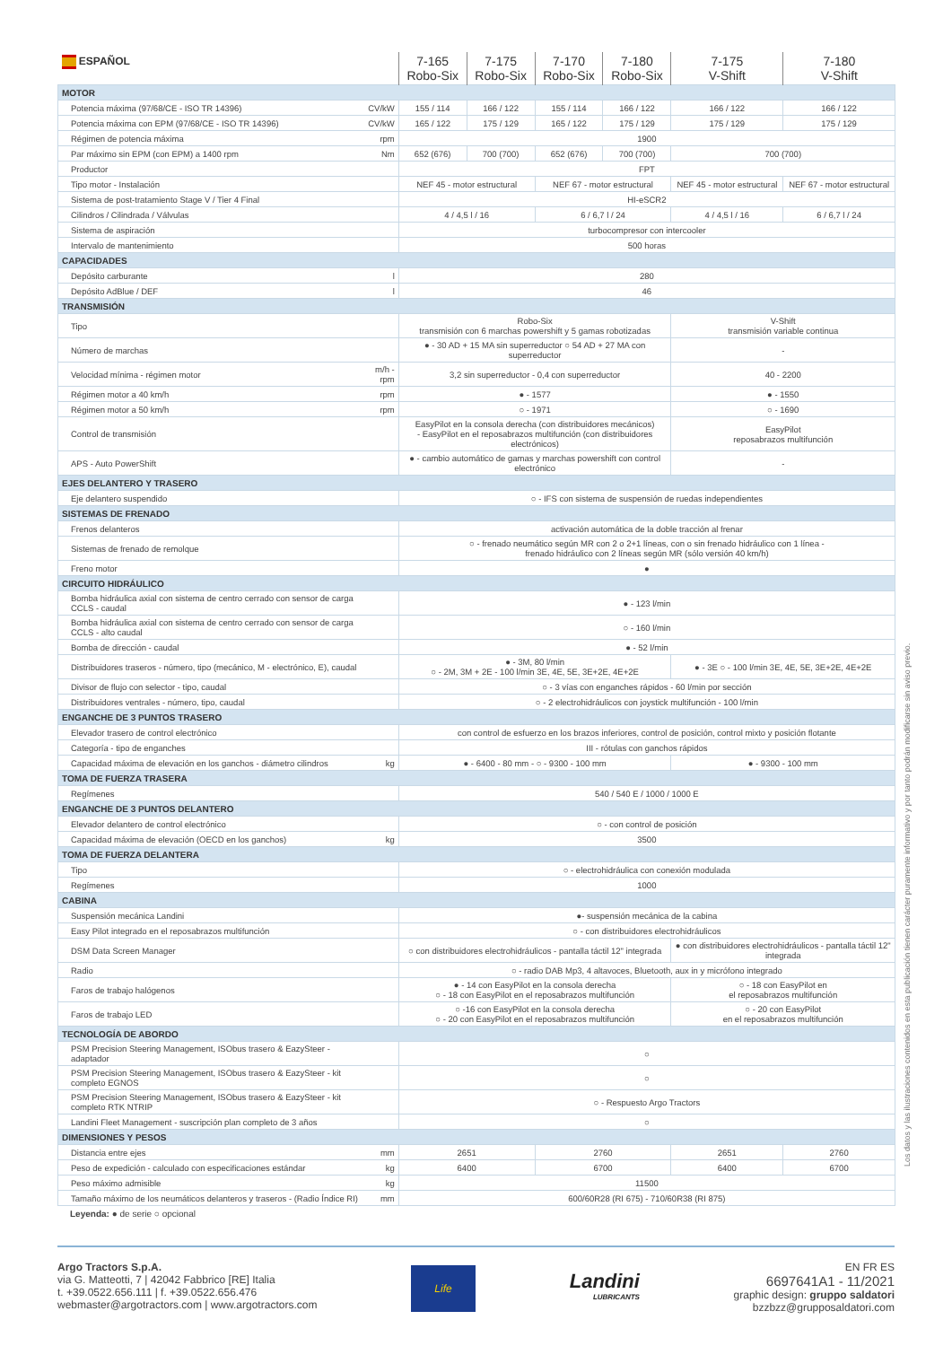| ESPAÑOL | | 7-165 Robo-Six | 7-175 Robo-Six | 7-170 Robo-Six | 7-180 Robo-Six | 7-175 V-Shift | 7-180 V-Shift |
| --- | --- | --- | --- | --- | --- | --- | --- |
| MOTOR | | | | | | | |
| Potencia máxima (97/68/CE - ISO TR 14396) | CV/kW | 155 / 114 | 166 / 122 | 155 / 114 | 166 / 122 | 166 / 122 | 166 / 122 |
| Potencia máxima con EPM (97/68/CE - ISO TR 14396) | CV/kW | 165 / 122 | 175 / 129 | 165 / 122 | 175 / 129 | 175 / 129 | 175 / 129 |
| Régimen de potencia máxima | rpm | 1900 | | | | | |
| Par máximo sin EPM (con EPM) a 1400 rpm | Nm | 652 (676) | 700 (700) | 652 (676) | 700 (700) | 700 (700) | |
| Productor | | FPT | | | | | |
| Tipo motor - Instalación | | NEF 45 - motor estructural | | NEF 67 - motor estructural | | NEF 45 - motor estructural | NEF 67 - motor estructural |
| Sistema de post-tratamiento Stage V / Tier 4 Final | | HI-eSCR2 | | | | | |
| Cilindros / Cilindrada / Válvulas | | 4 / 4,5 l / 16 | | 6 / 6,7 l / 24 | | 4 / 4,5 l / 16 | 6 / 6,7 l / 24 |
| Sistema de aspiración | | turbocompresor con intercooler | | | | | |
| Intervalo de mantenimiento | | 500 horas | | | | | |
| CAPACIDADES | | | | | | | |
| Depósito carburante | l | 280 | | | | | |
| Depósito AdBlue / DEF | l | 46 | | | | | |
| TRANSMISIÓN | | | | | | | |
| Tipo | | Robo-Six transmisión con 6 marchas powershift y 5 gamas robotizadas | | | | V-Shift transmisión variable continua | |
| Número de marchas | | ● - 30 AD + 15 MA sin superreductor ○ 54 AD + 27 MA con superreductor | | | | - | |
| Velocidad mínima - régimen motor | m/h - rpm | 3,2 sin superreductor - 0,4 con superreductor | | | | 40 - 2200 | |
| Régimen motor a 40 km/h | rpm | ● - 1577 | | | | ● - 1550 | |
| Régimen motor a 50 km/h | rpm | ○ - 1971 | | | | ○ - 1690 | |
| Control de transmisión | | EasyPilot en la consola derecha (con distribuidores mecánicos) - EasyPilot en el reposabrazos multifunción (con distribuidores electrónicos) | | | | EasyPilot reposabrazos multifunción | |
| APS - Auto PowerShift | | ● - cambio automático de gamas y marchas powershift con control electrónico | | | | - | |
| EJES DELANTERO Y TRASERO | | | | | | | |
| Eje delantero suspendido | | ○ - IFS con sistema de suspensión de ruedas independientes | | | | | |
| SISTEMAS DE FRENADO | | | | | | | |
| Frenos delanteros | | activación automática de la doble tracción al frenar | | | | | |
| Sistemas de frenado de remolque | | ○ - frenado neumático según MR con 2 o 2+1 líneas, con o sin frenado hidráulico con 1 línea - frenado hidráulico con 2 líneas según MR (sólo versión 40 km/h) | | | | | |
| Freno motor | | ● | | | | | |
| CIRCUITO HIDRÁULICO | | | | | | | |
| Bomba hidráulica axial con sistema de centro cerrado con sensor de carga CCLS - caudal | | ● - 123 l/min | | | | | |
| Bomba hidráulica axial con sistema de centro cerrado con sensor de carga CCLS - alto caudal | | ○ - 160 l/min | | | | | |
| Bomba de dirección - caudal | | ● - 52 l/min | | | | | |
| Distribuidores traseros - número, tipo (mecánico, M - electrónico, E), caudal | | ● - 3M, 80 l/min ○ - 2M, 3M + 2E - 100 l/min 3E, 4E, 5E, 3E+2E, 4E+2E | | | | ● - 3E ○ - 100 l/min 3E, 4E, 5E, 3E+2E, 4E+2E | |
| Divisor de flujo con selector - tipo, caudal | | ○ - 3 vías con enganches rápidos - 60 l/min por sección | | | | | |
| Distribuidores ventrales - número, tipo, caudal | | ○ - 2 electrohidráulicos con joystick multifunción - 100 l/min | | | | | |
| ENGANCHE DE 3 PUNTOS TRASERO | | | | | | | |
| Elevador trasero de control electrónico | | con control de esfuerzo en los brazos inferiores, control de posición, control mixto y posición flotante | | | | | |
| Categoría - tipo de enganches | | III - rótulas con ganchos rápidos | | | | | |
| Capacidad máxima de elevación en los ganchos - diámetro cilindros | kg | ● - 6400 - 80 mm - ○ - 9300 - 100 mm | | | | ● - 9300 - 100 mm | |
| TOMA DE FUERZA TRASERA | | | | | | | |
| Regímenes | | 540 / 540 E / 1000 / 1000 E | | | | | |
| ENGANCHE DE 3 PUNTOS DELANTERO | | | | | | | |
| Elevador delantero de control electrónico | | ○ - con control de posición | | | | | |
| Capacidad máxima de elevación (OECD en los ganchos) | kg | 3500 | | | | | |
| TOMA DE FUERZA DELANTERA | | | | | | | |
| Tipo | | ○ - electrohidráulica con conexión modulada | | | | | |
| Regímenes | | 1000 | | | | | |
| CABINA | | | | | | | |
| Suspensión mecánica Landini | | ●- suspensión mecánica de la cabina | | | | | |
| Easy Pilot integrado en el reposabrazos multifunción | | ○ - con distribuidores electrohidráulicos | | | | | |
| DSM Data Screen Manager | | ○ con distribuidores electrohidráulicos - pantalla táctil 12" integrada | | | | ● con distribuidores electrohidráulicos - pantalla táctil 12" integrada | |
| Radio | | ○ - radio DAB Mp3, 4 altavoces, Bluetooth, aux in y micrófono integrado | | | | | |
| Faros de trabajo halógenos | | ● - 14 con EasyPilot en la consola derecha ○ - 18 con EasyPilot en el reposabrazos multifunción | | | | ○ - 18 con EasyPilot en el reposabrazos multifunción | |
| Faros de trabajo LED | | ○ -16 con EasyPilot en la consola derecha ○ - 20 con EasyPilot en el reposabrazos multifunción | | | | ○ - 20 con EasyPilot en el reposabrazos multifunción | |
| TECNOLOGÍA DE ABORDO | | | | | | | |
| PSM Precision Steering Management, ISObus trasero & EazySteer - adaptador | | ○ | | | | | |
| PSM Precision Steering Management, ISObus trasero & EazySteer - kit completo EGNOS | | ○ | | | | | |
| PSM Precision Steering Management, ISObus trasero & EazySteer - kit completo RTK NTRIP | | ○ - Respuesto Argo Tractors | | | | | |
| Landini Fleet Management - suscripción plan completo de 3 años | | ○ | | | | | |
| DIMENSIONES Y PESOS | | | | | | | |
| Distancia entre ejes | mm | 2651 | | 2760 | | 2651 | 2760 |
| Peso de expedición - calculado con especificaciones estándar | kg | 6400 | | 6700 | | 6400 | 6700 |
| Peso máximo admisible | kg | 11500 | | | | | |
| Tamaño máximo de los neumáticos delanteros y traseros - (Radio Índice RI) | mm | 600/60R28 (RI 675) - 710/60R38 (RI 875) | | | | | |
Leyenda: ● de serie ○ opcional
Los datos y las ilustraciones contenidos en esta publicación tienen carácter puramente informativo y por tanto podrán modificarse sin aviso previo.
Argo Tractors S.p.A.
via G. Matteotti, 7 | 42042 Fabbrico [RE] Italia
t. +39.0522.656.111 | f. +39.0522.656.476
webmaster@argotractors.com | www.argotractors.com
Life
Landini
LUBRICANTS
EN FR ES
6697641A1 - 11/2021
graphic design: gruppo saldatori
bzzbzz@grupposaldatori.com